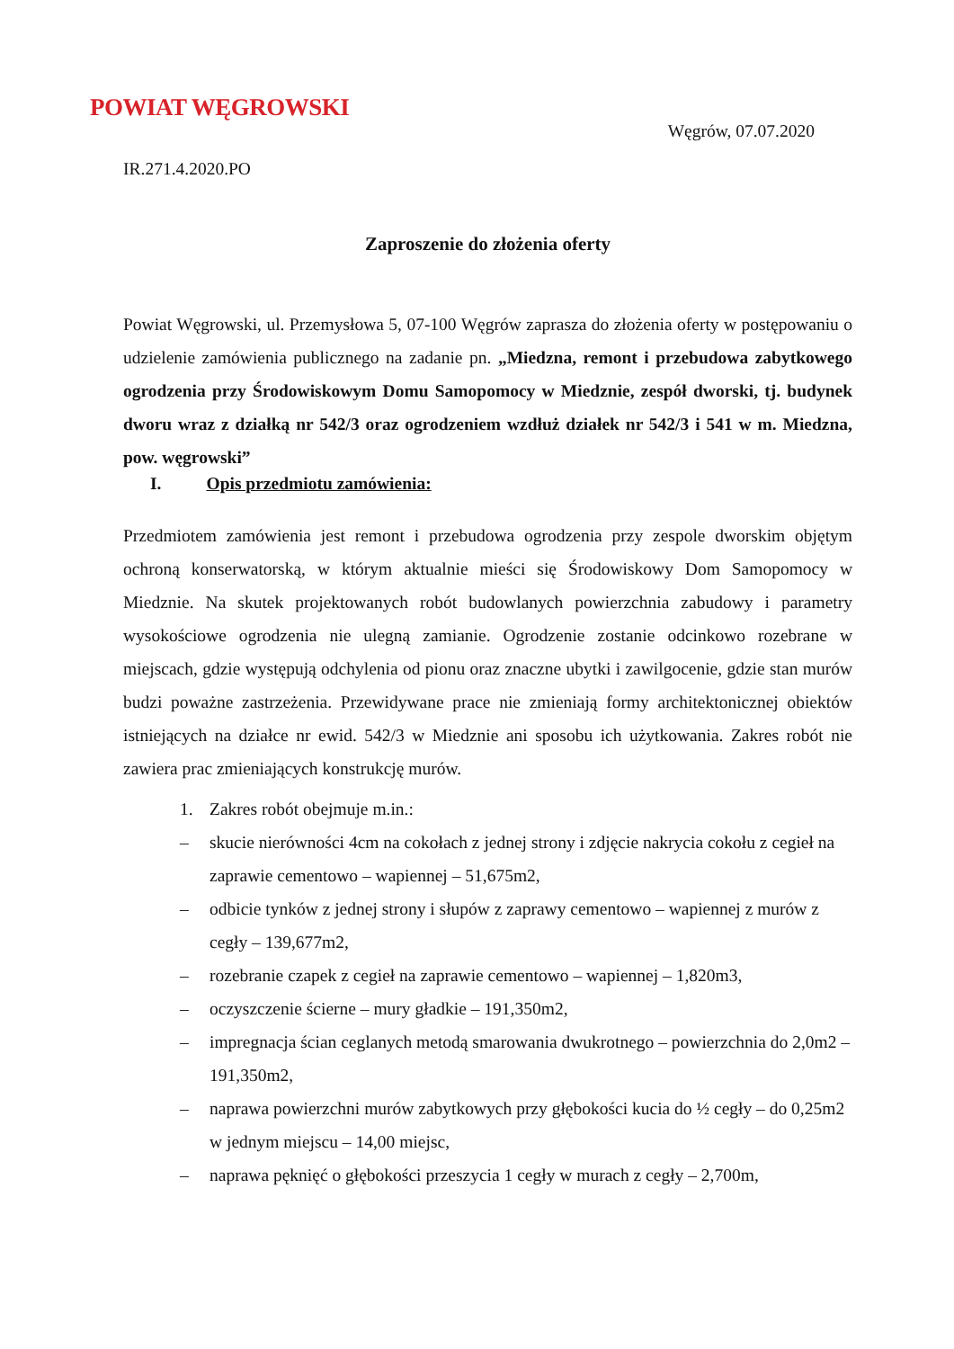POWIAT WĘGROWSKI
Węgrów, 07.07.2020
IR.271.4.2020.PO
Zaproszenie do złożenia oferty
Powiat Węgrowski, ul. Przemysłowa 5, 07-100 Węgrów zaprasza do złożenia oferty w postępowaniu o udzielenie zamówienia publicznego na zadanie pn. „Miedzna, remont i przebudowa zabytkowego ogrodzenia przy Środowiskowym Domu Samopomocy w Miedznie, zespół dworski, tj. budynek dworu wraz z działką nr 542/3 oraz ogrodzeniem wzdłuż działek nr 542/3 i 541 w m. Miedzna, pow. węgrowski”
I. Opis przedmiotu zamówienia:
Przedmiotem zamówienia jest remont i przebudowa ogrodzenia przy zespole dworskim objętym ochroną konserwatorską, w którym aktualnie mieści się Środowiskowy Dom Samopomocy w Miedznie. Na skutek projektowanych robót budowlanych powierzchnia zabudowy i parametry wysokościowe ogrodzenia nie ulegną zamianie. Ogrodzenie zostanie odcinkowo rozebrane w miejscach, gdzie występują odchylenia od pionu oraz znaczne ubytki i zawilgocenie, gdzie stan murów budzi poważne zastrzeżenia. Przewidywane prace nie zmieniają formy architektonicznej obiektów istniejących na działce nr ewid. 542/3 w Miedznie ani sposobu ich użytkowania. Zakres robót nie zawiera prac zmieniających konstrukcję murów.
1. Zakres robót obejmuje m.in.:
– skucie nierówności 4cm na cokołach z jednej strony i zdjęcie nakrycia cokołu z cegieł na zaprawie cementowo – wapiennej – 51,675m2,
– odbicie tynków z jednej strony i słupów z zaprawy cementowo – wapiennej z murów z cegły – 139,677m2,
– rozebranie czapek z cegieł na zaprawie cementowo – wapiennej – 1,820m3,
– oczyszczenie ścierne – mury gładkie – 191,350m2,
– impregnacja ścian ceglanych metodą smarowania dwukrotnego – powierzchnia do 2,0m2 – 191,350m2,
– naprawa powierzchni murów zabytkowych przy głębokości kucia do ½ cegły – do 0,25m2 w jednym miejscu – 14,00 miejsc,
– naprawa pęknięć o głębokości przeszycia 1 cegły w murach z cegły – 2,700m,